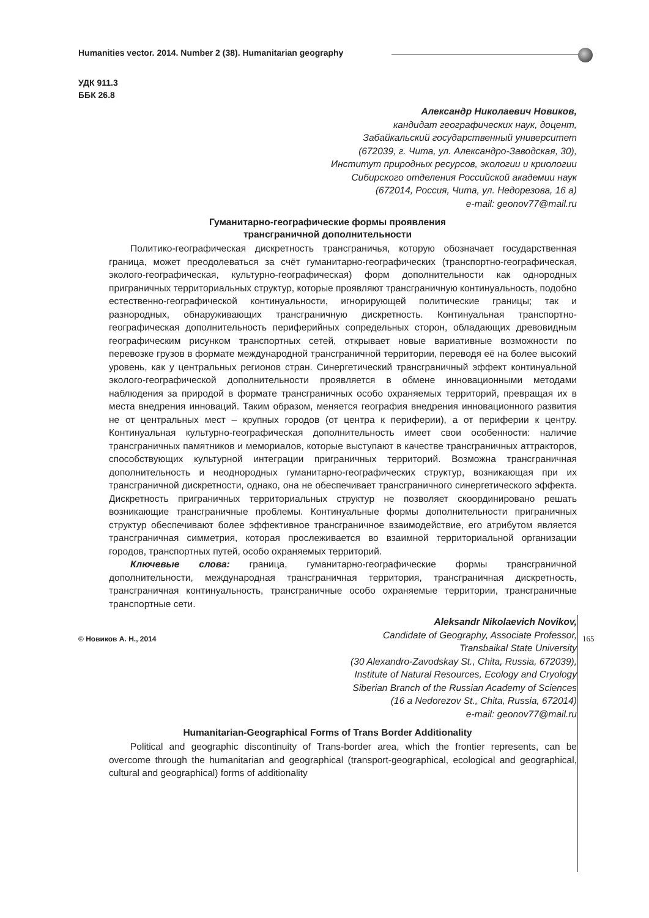Humanities vector. 2014. Number 2 (38). Humanitarian geography
УДК 911.3
ББК 26.8
Александр Николаевич Новиков,
кандидат географических наук, доцент,
Забайкальский государственный университет
(672039, г. Чита, ул. Александро-Заводская, 30),
Институт природных ресурсов, экологии и криологии
Сибирского отделения Российской академии наук
(672014, Россия, Чита, ул. Недорезова, 16 а)
e-mail: geonov77@mail.ru
Гуманитарно-географические формы проявления
трансграничной дополнительности
Политико-географическая дискретность трансграничья, которую обозначает государственная граница, может преодолеваться за счёт гуманитарно-географических (транспортно-географическая, эколого-географическая, культурно-географическая) форм дополнительности как однородных приграничных территориальных структур, которые проявляют трансграничную континуальность, подобно естественно-географической континуальности, игнорирующей политические границы; так и разнородных, обнаруживающих трансграничную дискретность. Континуальная транспортно-географическая дополнительность периферийных сопредельных сторон, обладающих древовидным географическим рисунком транспортных сетей, открывает новые вариативные возможности по перевозке грузов в формате международной трансграничной территории, переводя её на более высокий уровень, как у центральных регионов стран. Синергетический трансграничный эффект континуальной эколого-географической дополнительности проявляется в обмене инновационными методами наблюдения за природой в формате трансграничных особо охраняемых территорий, превращая их в места внедрения инноваций. Таким образом, меняется география внедрения инновационного развития не от центральных мест – крупных городов (от центра к периферии), а от периферии к центру. Континуальная культурно-географическая дополнительность имеет свои особенности: наличие трансграничных памятников и мемориалов, которые выступают в качестве трансграничных аттракторов, способствующих культурной интеграции приграничных территорий. Возможна трансграничная дополнительность и неоднородных гуманитарно-географических структур, возникающая при их трансграничной дискретности, однако, она не обеспечивает трансграничного синергетического эффекта. Дискретность приграничных территориальных структур не позволяет скоординировано решать возникающие трансграничные проблемы. Континуальные формы дополнительности приграничных структур обеспечивают более эффективное трансграничное взаимодействие, его атрибутом является трансграничная симметрия, которая прослеживается во взаимной территориальной организации городов, транспортных путей, особо охраняемых территорий.
Ключевые слова: граница, гуманитарно-географические формы трансграничной дополнительности, международная трансграничная территория, трансграничная дискретность, трансграничная континуальность, трансграничные особо охраняемые территории, трансграничные транспортные сети.
Aleksandr Nikolaevich Novikov,
Candidate of Geography, Associate Professor,
Transbaikal State University
(30 Alexandro-Zavodskay St., Chita, Russia, 672039),
Institute of Natural Resources, Ecology and Cryology
Siberian Branch of the Russian Academy of Sciences
(16 a Nedorezov St., Chita, Russia, 672014)
e-mail: geonov77@mail.ru
Humanitarian-Geographical Forms of Trans Border Additionality
Political and geographic discontinuity of Trans-border area, which the frontier represents, can be overcome through the humanitarian and geographical (transport-geographical, ecological and geographical, cultural and geographical) forms of additionality
© Новиков А. Н., 2014 165